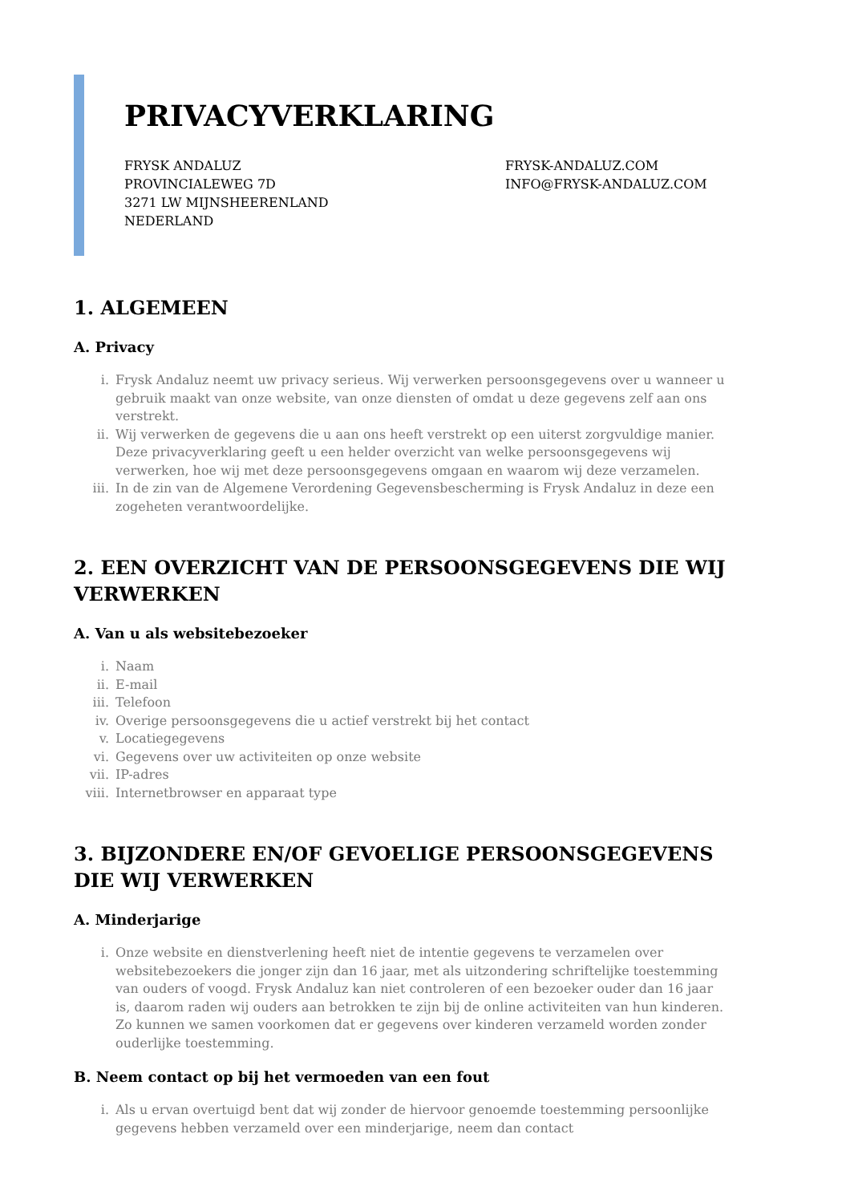PRIVACYVERKLARING
FRYSK ANDALUZ
PROVINCIALEWEG 7D
3271 LW MIJNSHEERENLAND
NEDERLAND
FRYSK-ANDALUZ.COM
INFO@FRYSK-ANDALUZ.COM
1. ALGEMEEN
A. Privacy
i. Frysk Andaluz neemt uw privacy serieus. Wij verwerken persoonsgegevens over u wanneer u gebruik maakt van onze website, van onze diensten of omdat u deze gegevens zelf aan ons verstrekt.
ii. Wij verwerken de gegevens die u aan ons heeft verstrekt op een uiterst zorgvuldige manier. Deze privacyverklaring geeft u een helder overzicht van welke persoonsgegevens wij verwerken, hoe wij met deze persoonsgegevens omgaan en waarom wij deze verzamelen.
iii. In de zin van de Algemene Verordening Gegevensbescherming is Frysk Andaluz in deze een zogeheten verantwoordelijke.
2. EEN OVERZICHT VAN DE PERSOONSGEGEVENS DIE WIJ VERWERKEN
A. Van u als websitebezoeker
i. Naam
ii. E-mail
iii. Telefoon
iv. Overige persoonsgegevens die u actief verstrekt bij het contact
v. Locatiegegevens
vi. Gegevens over uw activiteiten op onze website
vii. IP-adres
viii.
Internetbrowser en apparaat type
3. BIJZONDERE EN/OF GEVOELIGE PERSOONSGEGEVENS DIE WIJ VERWERKEN
A. Minderjarige
i. Onze website en dienstverlening heeft niet de intentie gegevens te verzamelen over websitebezoekers die jonger zijn dan 16 jaar, met als uitzondering schriftelijke toestemming van ouders of voogd. Frysk Andaluz kan niet controleren of een bezoeker ouder dan 16 jaar is, daarom raden wij ouders aan betrokken te zijn bij de online activiteiten van hun kinderen. Zo kunnen we samen voorkomen dat er gegevens over kinderen verzameld worden zonder ouderlijke toestemming.
B. Neem contact op bij het vermoeden van een fout
i. Als u ervan overtuigd bent dat wij zonder de hiervoor genoemde toestemming persoonlijke gegevens hebben verzameld over een minderjarige, neem dan contact